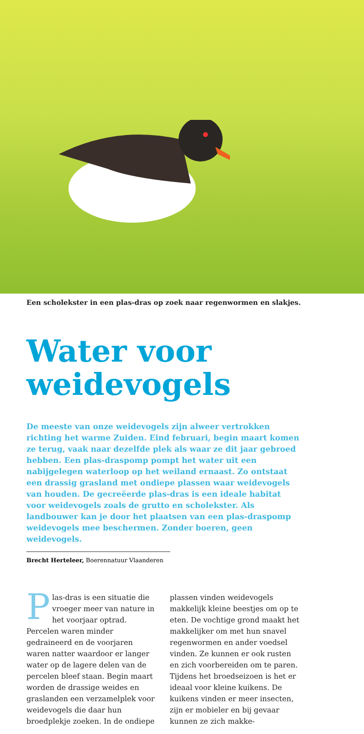Een scholekster in een plas-dras op zoek naar regenwormen en slakjes.
Water voor
weidevogels
De meeste van onze weidevogels zijn alweer vertrokken richting het warme Zuiden. Eind februari, begin maart komen ze terug, vaak naar dezelfde plek als waar ze dit jaar gebroed hebben. Een plas-draspomp pompt het water uit een nabijgelegen waterloop op het weiland ernaast. Zo ontstaat een drassig grasland met ondiepe plassen waar weidevogels van houden. De gecreëerde plas-dras is een ideale habitat voor weidevogels zoals de grutto en scholekster. Als landbouwer kan je door het plaatsen van een plas-draspomp weidevogels mee beschermen. Zonder boeren, geen weidevogels.
Brecht Herteleer, Boerennatuur Vlaanderen
Plas-dras is een situatie die vroeger meer van nature in het voorjaar optrad. Percelen waren minder gedraineerd en de voorjaren waren natter waardoor er langer water op de lagere delen van de percelen bleef staan. Begin maart worden de drassige weides en graslanden een verzamelplek voor weidevogels die daar hun broedplekje zoeken. In de ondiepe plassen vinden weidevogels makkelijk kleine beestjes om op te eten. De vochtige grond maakt het makkelijker om met hun snavel regenwormen en ander voedsel vinden. Ze kunnen er ook rusten en zich voorbereiden om te paren. Tijdens het broedseizoen is het er ideaal voor kleine kuikens. De kuikens vinden er meer insecten, zijn er mobieler en bij gevaar kunnen ze zich makke-